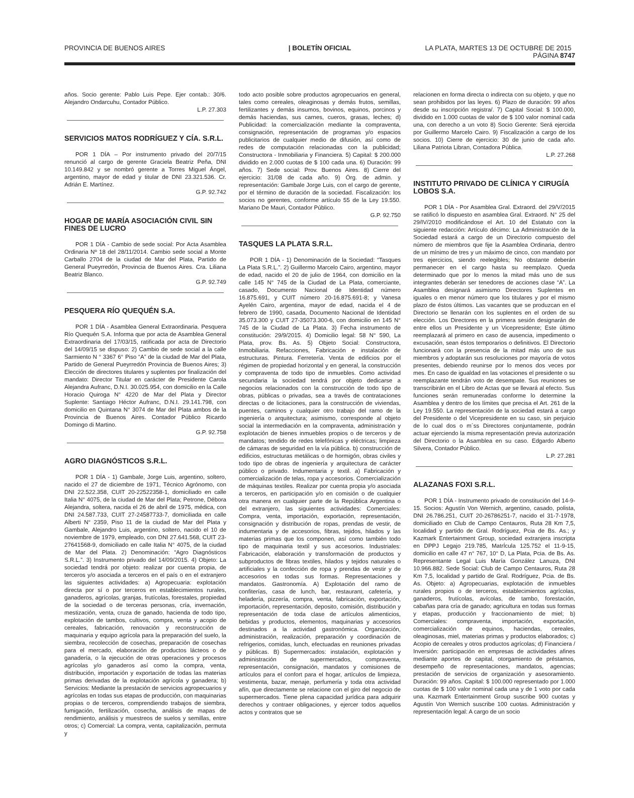PROVINCIA DE BUENOS AIRES | BOLETÍN OFICIAL LA PLATA, MARTES 13 DE OCTUBRE DE 2015 PÁGINA 8747
años. Socio gerente: Pablo Luis Pepe. Ejer contab.: 30/6. Alejandro Ondarcuhu, Contador Público.
L.P. 27.303
SERVICIOS MATOS RODRÍGUEZ Y CÍA. S.R.L.
POR 1 DÍA – Por instrumento privado del 20/7/15 renunció al cargo de gerente Graciela Beatriz Peña, DNI 10.149.842 y se nombró gerente a Torres Miguel Ángel, argentino, mayor de edad y titular de DNI 23.321.536. Cr. Adrián E. Martínez.
G.P. 92.742
HOGAR DE MARÍA ASOCIACIÓN CIVIL SIN FINES DE LUCRO
POR 1 DÍA - Cambio de sede social: Por Acta Asamblea Ordinaria Nº 18 del 28/11/2014. Cambio sede social a Monte Carballo 2704 de la ciudad de Mar del Plata, Partido de General Pueyrredón, Provincia de Buenos Aires. Cra. Liliana Beatriz Blanco.
G.P. 92.749
PESQUERA RÍO QUEQUÉN S.A.
POR 1 DÍA - Asamblea General Extraordinaria. Pesquera Río Quequén S.A. Informa que por acta de Asamblea General Extraordinaria del 17/03/15, ratificada por acta de Directorio del 14/09/15 se dispuso: 2) Cambio de sede social a la calle Sarmiento N ° 3367 6° Piso “A” de la ciudad de Mar del Plata, Partido de General Pueyrredón Provincia de Buenos Aires; 3) Elección de directores titulares y suplentes por finalización del mandato: Director Titular en carácter de Presidente Carola Alejandra Aufranc, D.N.I. 30.025.954, con domicilio en la Calle Horacio Quiroga N° 4220 de Mar del Plata y Director Suplente: Santiago Héctor Aufranc, D.N.I. 29.141.798, con domicilio en Quintana N° 3074 de Mar del Plata ambos de la Provincia de Buenos Aires. Contador Público Ricardo Domingo di Martino.
G.P. 92.758
AGRO DIAGNÓSTICOS S.R.L.
POR 1 DÍA - 1) Gambale, Jorge Luis, argentino, soltero, nacido el 27 de diciembre de 1971, Técnico Agrónomo, con DNI 22.522.358, CUIT 20-22522358-1, domiciliado en calle Italia N° 4075, de la ciudad de Mar del Plata; Petrone, Débora Alejandra, soltera, nacida el 26 de abril de 1975, médica, con DNI 24.587.733, CUIT 27-24587733-7, domiciliada en calle Alberti N° 2359, Piso 11 de la ciudad de Mar del Plata y Gambale, Alejandro Luis, argentino, soltero, nacido el 10 de noviembre de 1979, empleado, con DNI 27.641.568, CUIT 23-27641568-9, domiciliado en calle Italia N° 4075, de la ciudad de Mar del Plata. 2) Denominación: “Agro Diagnósticos S.R.L.”. 3) Instrumento privado del 14/09/2015. 4) Objeto: La sociedad tendrá por objeto: realizar por cuenta propia, de terceros y/o asociada a terceros en el país o en el extranjero las siguientes actividades: a) Agropecuaria: explotación directa por sí o por terceros en establecimientos rurales, ganaderos, agrícolas, granjas, frutícolas, forestales, propiedad de la sociedad o de terceras personas, cría, invernación, mestización, venta, cruza de ganado, hacienda de todo tipo, explotación de tambos, cultivos, compra, venta y acopio de cereales, fabricación, renovación y reconstrucción de maquinaria y equipo agrícola para la preparación del suelo, la siembra, recolección de cosechas, preparación de cosechas para el mercado, elaboración de productos lácteos o de ganadería, o la ejecución de otras operaciones y procesos agrícolas y/o ganaderos así como la compra, venta, distribución, importación y exportación de todas las materias primas derivadas de la explotación agrícola y ganadera; b) Servicios: Mediante la prestación de servicios agropecuarios y agrícolas en todas sus etapas de producción, con maquinarias propias o de terceros, comprendiendo trabajos de siembra, fumigación, fertilización, cosecha, análisis de mapas de rendimiento, análisis y muestreos de suelos y semillas, entre otros; c) Comercial: La compra, venta, capitalización, permuta y
todo acto posible sobre productos agropecuarios en general, tales como cereales, oleaginosas y demás frutos, semillas, fertilizantes y demás insumos, bovinos, equinos, porcinos y demás haciendas, sus carnes, cueros, grasas, leches; d) Publicidad: la comercialización mediante la compraventa, consignación, representación de programas y/o espacios publicitarios de cualquier medio de difusión, así como de redes de computación relacionadas con la publicidad; Constructora - Inmobiliaria y Financiera. 5) Capital: $ 200.000 dividido en 2.000 cuotas de $ 100 cada una. 6) Duración: 99 años. 7) Sede social: Prov. Buenos Aires. 8) Cierre del ejercicio: 31/08 de cada año. 9) Órg. de admin. y representación: Gambale Jorge Luis, con el cargo de gerente, por el término de duración de la sociedad. Fiscalización: los socios no gerentes, conforme artículo 55 de la Ley 19.550. Mariano De Mauri, Contador Público.
G.P. 92.750
TASQUES LA PLATA S.R.L.
POR 1 DÍA - 1) Denominación de la Sociedad: “Tasques La Plata S.R.L.”. 2) Guillermo Marcelo Cairo, argentino, mayor de edad, nacido el 20 de julio de 1964, con domicilio en la calle 145 N° 745 de la Ciudad de La Plata, comerciante, casado, Documento Nacional de Identidad número 16.875.691, y CUIT número 20-16.875.691-8; y Vanesa Ayelén Cairo, argentina, mayor de edad, nacida el 4 de febrero de 1990, casada, Documento Nacional de Identidad 35.073.300 y CUIT 27-35073.300-6, con domicilio en 145 N° 745 de la Ciudad de La Plata. 3) Fecha instrumento de constitución: 29/9/2015. 4) Domicilio legal: 58 N° 590, La Plata, prov. Bs. As. 5) Objeto Social: Constructora, Inmobiliaria. Refacciones, Fabricación e instalación de estructuras. Pintura. Ferretería. Venta de edificios por el régimen de propiedad horizontal y en general, la construcción y compraventa de todo tipo de inmuebles. Como actividad secundaria la sociedad tendrá por objeto dedicarse a negocios relacionados con la construcción de todo tipo de obras, públicas o privadas, sea a través de contrataciones directas o de licitaciones, para la construcción de viviendas, puentes, caminos y cualquier otro trabajo del ramo de la ingeniería o arquitectura; asimismo, corresponde al objeto social la intermediación en la compraventa, administración y explotación de bienes inmuebles propios o de terceros y de mandatos; tendido de redes telefónicas y eléctricas; limpieza de cámaras de seguridad en la vía pública. b) construcción de edificios, estructuras metálicas o de hormigón, obras civiles y todo tipo de obras de ingeniería y arquitectura de carácter público o privado. Indumentaria y textil. a) Fabricación y comercialización de telas, ropa y accesorios. Comercialización de máquinas textiles. Realizar por cuenta propia y/o asociada a terceros, en participación y/o en comisión o de cualquier otra manera en cualquier parte de la República Argentina o del extranjero, las siguientes actividades: Comerciales: Compra, venta, importación, exportación, representación, consignación y distribución de ropas, prendas de vestir, de indumentaria y de accesorios, fibras, tejidos, hilados y las materias primas que los componen, así como también todo tipo de maquinaria textil y sus accesorios. Industriales: Fabricación, elaboración y transformación de productos y subproductos de fibras textiles, hilados y tejidos naturales o artificiales y la confección de ropa y prendas de vestir y de accesorios en todas sus formas. Representaciones y mandatos. Gastronomía. A) Explotación del ramo de confiterías, casa de lunch, bar, restaurant, cafetería, y heladería, pizzería, compra, venta, fabricación, exportación, importación, representación, deposito, comisión, distribución y representación de toda clase de artículos alimenticios, bebidas y productos, elementos, maquinarias y accesorios destinados a la actividad gastronómica. Organización, administración, realización, preparación y coordinación de refrigerios, comidas, lunch, efectuadas en reuniones privadas y públicas. B) Supermercados: instalación, explotación y administración de supermercados, compraventa, representación, consignación, mandatos y comisiones de artículos para el confort para el hogar, artículos de limpieza, vestimenta, bazar, menaje, perfumería y toda otra actividad afín, que directamente se relacione con el giro del negocio de supermercados. Tiene plena capacidad jurídica para adquirir derechos y contraer obligaciones, y ejercer todos aquellos actos y contratos que se
relacionen en forma directa o indirecta con su objeto, y que no sean prohibidos por las leyes. 6) Plazo de duración: 99 años desde su inscripción registra/. 7) Capital Social: $ 100.000, dividido en 1.000 cuotas de valor de $ 100 valor nominal cada una, con derecho a un voto 8) Socio Gerente: Será ejercida por Guillermo Marcelo Cairo. 9) Fiscalización a cargo de los socios. 10) Cierre de ejercicio: 30 de junio de cada año. Liliana Patriota Libran, Contadora Pública.
L.P. 27.268
INSTITUTO PRIVADO DE CLÍNICA Y CIRUGÍA LOBOS S.A.
POR 1 DÍA - Por Asamblea Gral. Extraord. del 29/V/2015 se ratificó lo dispuesto en asamblea Gral. Extraord. N° 25 del 29/IV/2010 modificándose el Art. 10 del Estatuto con la siguiente redacción: Artículo décimo: La Administración de la Sociedad estará a cargo de un Directorio compuesto del número de miembros que fije la Asamblea Ordinaria, dentro de un mínimo de tres y un máximo de cinco, con mandato por tres ejercicios, siendo reelegibles; No obstante deberán permanecer en el cargo hasta su reemplazo. Queda determinado que por lo menos la mitad más uno de sus integrantes deberán ser tenedores de acciones clase “A”. La Asamblea designará asimismo Directores Suplentes en iguales o en menor número que los titulares y por el mismo plazo de éstos últimos. Las vacantes que se produzcan en el Directorio se llenarán con los suplentes en el orden de su elección. Los Directores en la primera sesión designarán de entre ellos un Presidente y un Vicepresidente; Este último reemplazará al primero en caso de ausencia, impedimento o excusación, sean éstos temporarios o definitivos. El Directorio funcionará con la presencia de la mitad más uno de sus miembros y adoptarán sus resoluciones por mayoría de votos presentes, debiendo reunirse por lo menos dos veces por mes. En caso de igualdad en las votaciones el presidente o su reemplazante tendrán voto de desempate. Sus reuniones se transcribirán en el Libro de Actas que se llevará al efecto. Sus funciones serán remuneradas conforme lo determine la Asamblea y dentro de los límites que precisa el Art. 261 de la Ley 19.550. La representación de la sociedad estará a cargo del Presidente o del Vicepresidente en su caso, sin perjuicio de lo cual dos o m´ss Directores conjuntamente, podrán actuar ejerciendo la misma representación previa autorización del Directorio o la Asamblea en su caso. Edgardo Alberto Silvera, Contador Público.
L.P. 27.281
ALAZANAS FOXI S.R.L.
POR 1 DÍA - Instrumento privado de constitución del 14-9-15. Socios: Agustín Von Wernich, argentino, casado, polista, DNI 26.786.251, CUIT 20-26786251-7, nacido el 31-7-1978, domiciliado en Club de Campo Centauros, Ruta 28 Km 7,5, localidad y partido de Gral. Rodríguez, Pcia de Bs. As.; y Kazmark Entertainment Group, sociedad extranjera inscripta en DPPJ Legajo 219.785, MatrÍcula 125.752 el 11-9-15, domicilio en calle 47 n° 767, 10° D, La Plata, Pcia. de Bs. As. Representante Legal Luis María González Lanuza, DNI 10.966.882. Sede Social: Club de Campo Centauros, Ruta 28 Km 7,5, localidad y partido de Gral. Rodríguez, Pcia. de Bs. As. Objeto: a) Agropecuarias, explotación de inmuebles rurales propios o de terceros, establecimientos agrícolas, ganaderos, frutícolas, avícolas, de tambo, forestación, cabañas para cría de ganado; agricultura en todas sus formas y etapas, producción y fraccionamiento de miel; b) Comerciales: compraventa, importación, exportación, comercialización de equinos, haciendas, cereales, oleaginosas, miel, materias primas y productos elaborados; c) Acopio de cereales y otros productos agrícolas; d) Financiera / Inversión: participación en empresas de actividades afines mediante aportes de capital, otorgamiento de préstamos, desempeño de representaciones, mandatos, agencias; prestación de servicios de organización y asesoramiento. Duración: 99 años. Capital: $ 100.000 representado por 1.000 cuotas de $ 100 valor nominal cada una y de 1 voto por cada una. Kazmark Entertainment Group suscribe 900 cuotas y Agustín Von Wernich suscribe 100 cuotas. Administración y representación legal: A cargo de un socio